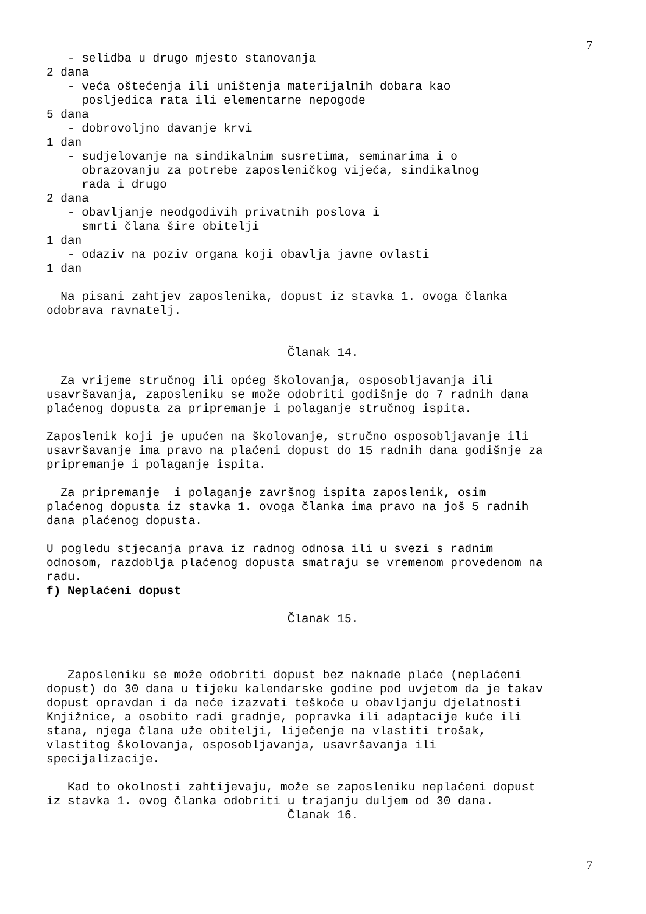7
- selidba u drugo mjesto stanovanja 2 dana - veća oštećenja ili uništenja materijalnih dobara kao posljedica rata ili elementarne nepogode 5 dana - dobrovoljno davanje krvi 1 dan - sudjelovanje na sindikalnim susretima, seminarima i o obrazovanju za potrebe zaposleničkog vijeća, sindikalnog rada i drugo 2 dana - obavljanje neodgodivih privatnih poslova i smrti člana šire obitelji 1 dan - odaziv na poziv organa koji obavlja javne ovlasti 1 dan Na pisani zahtjev zaposlenika, dopust iz stavka 1. ovoga članka odobrava ravnatelj.
Članak 14.
Za vrijeme stručnog ili općeg školovanja, osposobljavanja ili usavršavanja, zaposleniku se može odobriti godišnje do 7 radnih dana plaćenog dopusta za pripremanje i polaganje stručnog ispita. Zaposlenik koji je upućen na školovanje, stručno osposobljavanje ili usavršavanje ima pravo na plaćeni dopust do 15 radnih dana godišnje za pripremanje i polaganje ispita. Za pripremanje i polaganje završnog ispita zaposlenik, osim plaćenog dopusta iz stavka 1. ovoga članka ima pravo na još 5 radnih dana plaćenog dopusta. U pogledu stjecanja prava iz radnog odnosa ili u svezi s radnim odnosom, razdoblja plaćenog dopusta smatraju se vremenom provedenom na radu.
f) Neplaćeni dopust
Članak 15.
Zaposleniku se može odobriti dopust bez naknade plaće (neplaćeni dopust) do 30 dana u tijeku kalendarske godine pod uvjetom da je takav dopust opravdan i da neće izazvati teškoće u obavljanju djelatnosti Knjižnice, a osobito radi gradnje, popravka ili adaptacije kuće ili stana, njega člana uže obitelji, liječenje na vlastiti trošak, vlastitog školovanja, osposobljavanja, usavršavanja ili specijalizacije. Kad to okolnosti zahtijevaju, može se zaposleniku neplaćeni dopust iz stavka 1. ovog članka odobriti u trajanju duljem od 30 dana.
Članak 16.
7